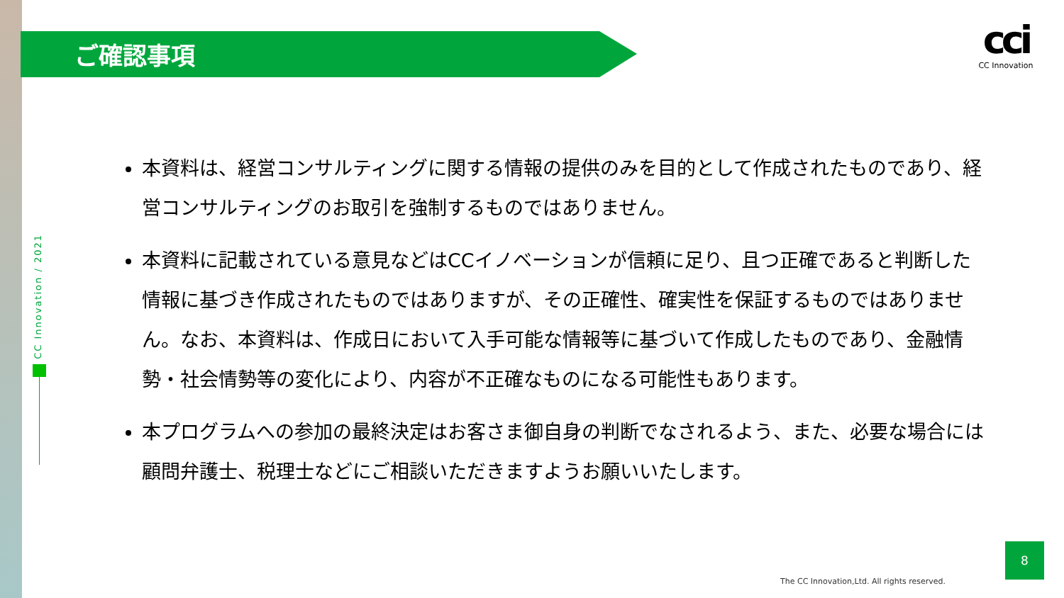ご確認事項
cci
CC Innovation
CC Innovation / 2021
本資料は、経営コンサルティングに関する情報の提供のみを目的として作成されたものであり、経営コンサルティングのお取引を強制するものではありません。
本資料に記載されている意見などはCCイノベーションが信頼に足り、且つ正確であると判断した情報に基づき作成されたものではありますが、その正確性、確実性を保証するものではありません。なお、本資料は、作成日において入手可能な情報等に基づいて作成したものであり、金融情勢・社会情勢等の変化により、内容が不正確なものになる可能性もあります。
本プログラムへの参加の最終決定はお客さま御自身の判断でなされるよう、また、必要な場合には顧問弁護士、税理士などにご相談いただきますようお願いいたします。
8
The CC Innovation,Ltd. All rights reserved.